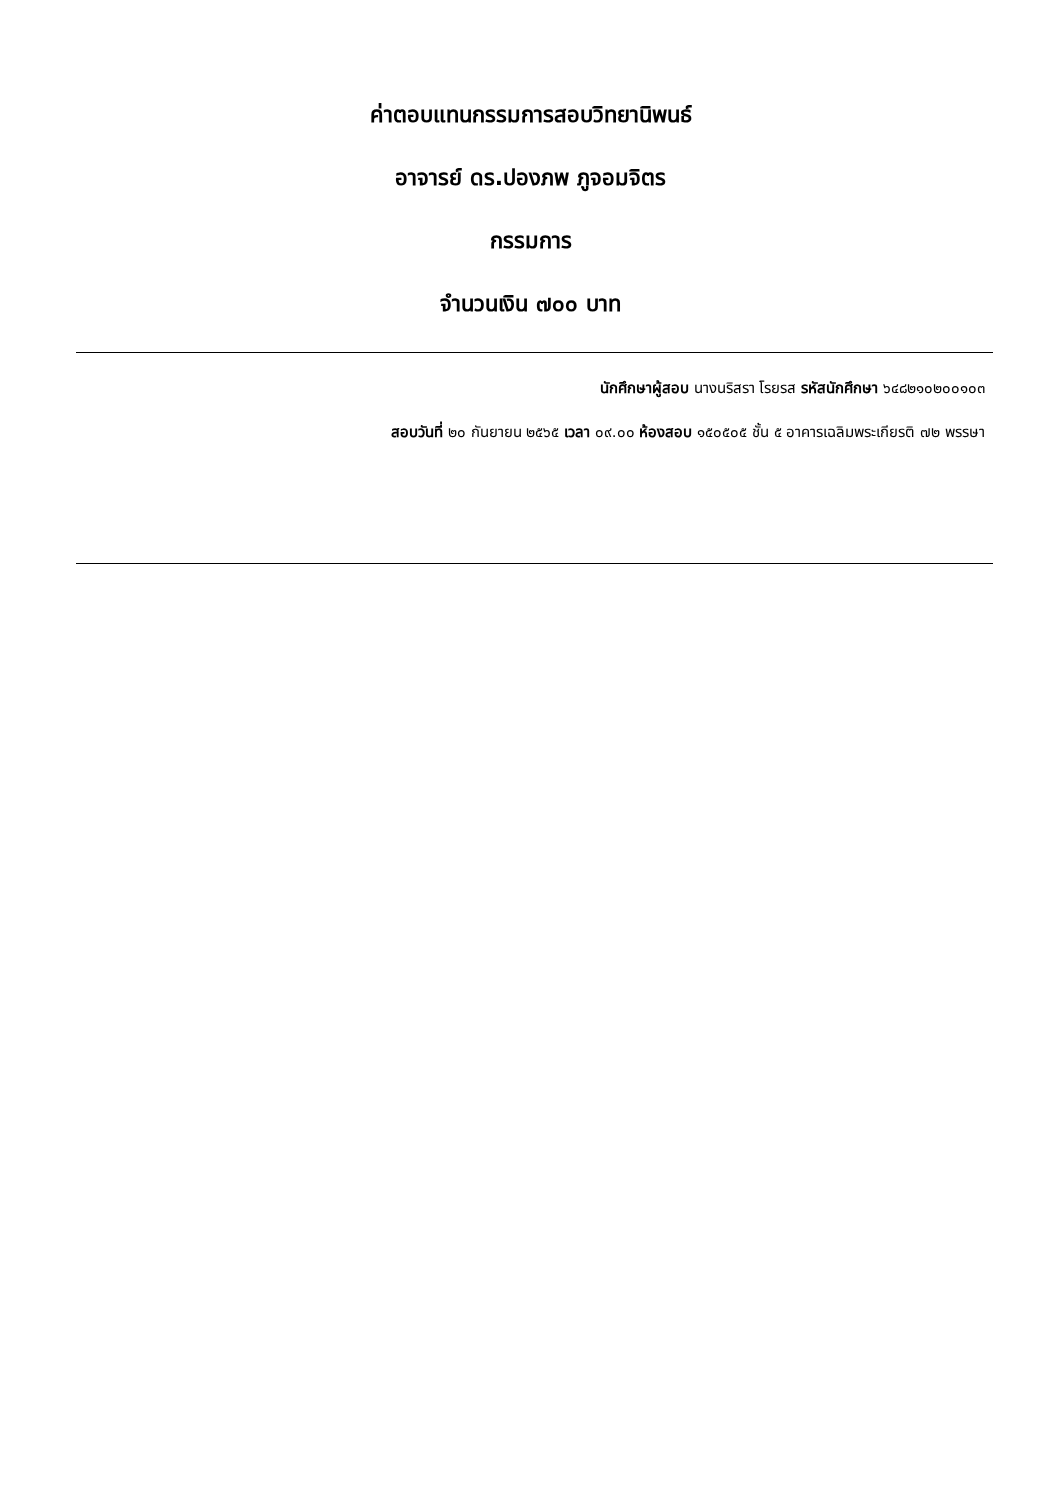ค่าตอบแทนกรรมการสอบวิทยานิพนธ์
อาจารย์ ดร.ปองภพ ภูจอมจิตร
กรรมการ
จำนวนเงิน ๗๐๐ บาท
นักศึกษาผู้สอบ นางนริสรา โรยรส รหัสนักศึกษา ๖๔๘๒๑๐๒๐๐๑๐๓
สอบวันที่ ๒๐ กันยายน ๒๕๖๕ เวลา ๐๙.๐๐ ห้องสอบ ๑๕๐๕๐๕ ชั้น ๕ อาคารเฉลิมพระเกียรติ ๗๒ พรรษา